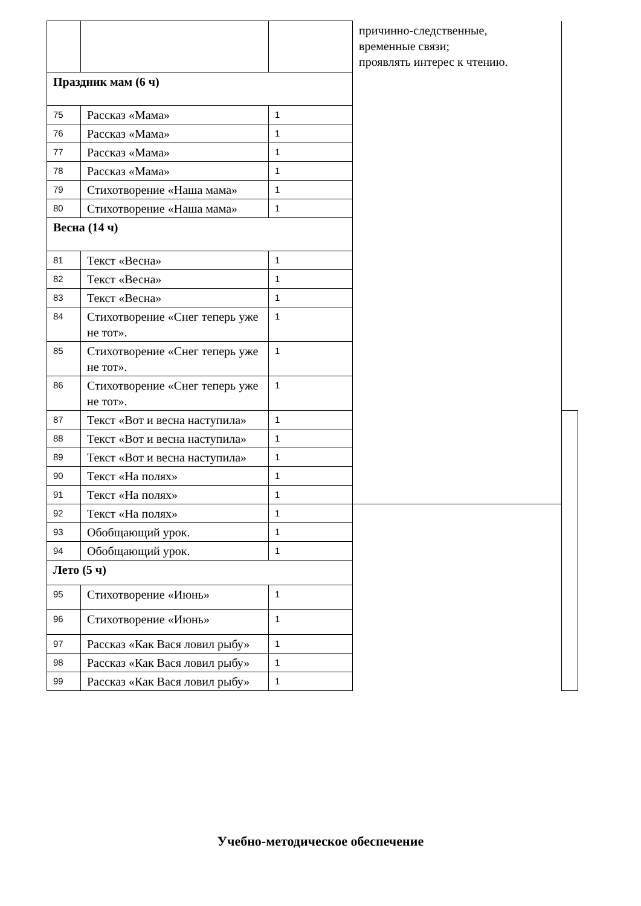| | | | причинно-следственные, временные связи; проявлять интерес к чтению. | |
| Праздник мам (6 ч) | | | | |
| 75 | Рассказ «Мама» | 1 | | |
| 76 | Рассказ «Мама» | 1 | | |
| 77 | Рассказ «Мама» | 1 | | |
| 78 | Рассказ «Мама» | 1 | | |
| 79 | Стихотворение «Наша мама» | 1 | | |
| 80 | Стихотворение «Наша мама» | 1 | | |
| Весна (14 ч) | | | | |
| 81 | Текст «Весна» | 1 | | |
| 82 | Текст «Весна» | 1 | | |
| 83 | Текст «Весна» | 1 | | |
| 84 | Стихотворение «Снег теперь уже не тот». | 1 | | |
| 85 | Стихотворение «Снег теперь уже не тот». | 1 | | |
| 86 | Стихотворение «Снег теперь уже не тот». | 1 | | |
| 87 | Текст «Вот и весна наступила» | 1 | | |
| 88 | Текст «Вот и весна наступила» | 1 | | |
| 89 | Текст «Вот и весна наступила» | 1 | | |
| 90 | Текст «На полях» | 1 | | |
| 91 | Текст «На полях» | 1 | | |
| 92 | Текст «На полях» | 1 | | |
| 93 | Обобщающий урок. | 1 | | |
| 94 | Обобщающий урок. | 1 | | |
| Лето (5 ч) | | | | |
| 95 | Стихотворение «Июнь» | 1 | | |
| 96 | Стихотворение «Июнь» | 1 | | |
| 97 | Рассказ «Как Вася ловил рыбу» | 1 | | |
| 98 | Рассказ «Как Вася ловил рыбу» | 1 | | |
| 99 | Рассказ «Как Вася ловил рыбу» | 1 | | |
Учебно-методическое обеспечение